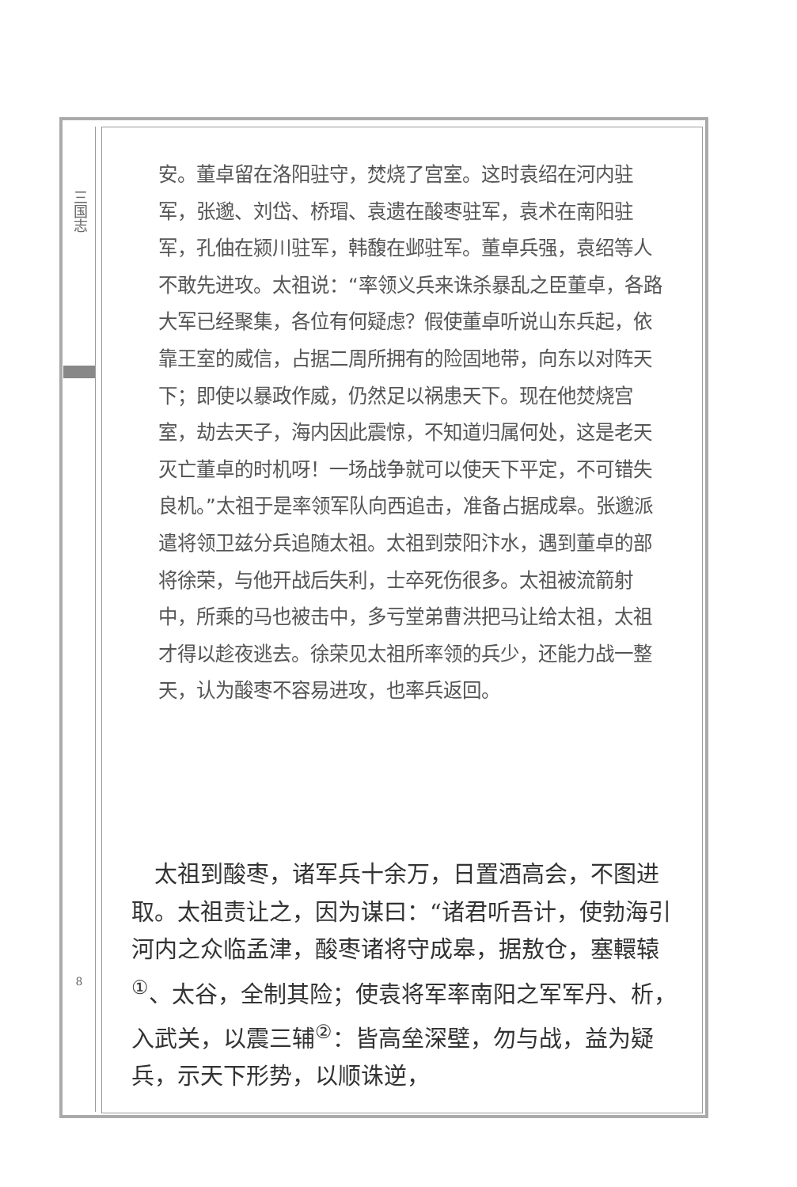三国志
安。董卓留在洛阳驻守，焚烧了宫室。这时袁绍在河内驻军，张邈、刘岱、桥瑁、袁遗在酸枣驻军，袁术在南阳驻军，孔伷在颍川驻军，韩馥在邺驻军。董卓兵强，袁绍等人不敢先进攻。太祖说：“率领义兵来诛杀暴乱之臣董卓，各路大军已经聚集，各位有何疑虑？假使董卓听说山东兵起，依靠王室的威信，占据二周所拥有的险固地带，向东以对阵天下；即使以暴政作威，仍然足以祸患天下。现在他焚烧宫室，劫去天子，海内因此震惊，不知道归属何处，这是老天灭亡董卓的时机呀！一场战争就可以使天下平定，不可错失良机。”太祖于是率领军队向西追击，准备占据成皋。张邈派遣将领卫兹分兵追随太祖。太祖到荥阳汴水，遇到董卓的部将徐荣，与他开战后失利，士卒死伤很多。太祖被流箭射中，所乘的马也被击中，多亏堂弟曹洪把马让给太祖，太祖才得以趁夜逃去。徐荣见太祖所率领的兵少，还能力战一整天，认为酸枣不容易进攻，也率兵返回。
 太祖到酸枣，诸军兵十余万，日置酒高会，不图进取。太祖责让之，因为谋曰：“诸君听吾计，使勃海引河内之众临孟津，酸枣诸将守成皋，据敖仓，塞轘辕<sup>①</sup>、太谷，全制其险；使袁将军率南阳之军军丹、析，入武关，以震三辅<sup>②</sup>：皆高垒深壁，勿与战，益为疑兵，示天下形势，以顺诛逆，
8